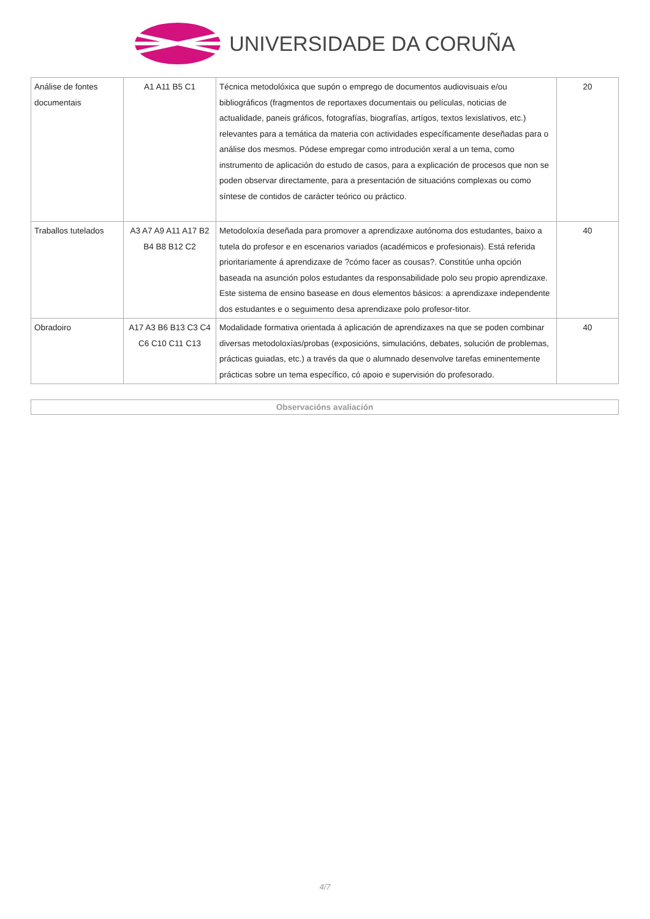UNIVERSIDADE DA CORUÑA
| Análise de fontes documentais | A1 A11 B5 C1 | Técnica metodolóxica que supón o emprego de documentos audiovisuais e/ou bibliográficos (fragmentos de reportaxes documentais ou películas, noticias de actualidade, paneis gráficos, fotografías, biografías, artígos, textos lexislativos, etc.) relevantes para a temática da materia con actividades específicamente deseñadas para o análise dos mesmos. Pódese empregar como introdución xeral a un tema, como instrumento de aplicación do estudo de casos, para a explicación de procesos que non se poden observar directamente, para a presentación de situacións complexas ou como síntese de contidos de carácter teórico ou práctico. | 20 |
| Traballos tutelados | A3 A7 A9 A11 A17 B2 B4 B8 B12 C2 | Metodoloxía deseñada para promover a aprendizaxe autónoma dos estudantes, baixo a tutela do profesor e en escenarios variados (académicos e profesionais). Está referida prioritariamente á aprendizaxe de ?cómo facer as cousas?. Constitúe unha opción baseada na asunción polos estudantes da responsabilidade polo seu propio aprendizaxe. Este sistema de ensino basease en dous elementos básicos: a aprendizaxe independente dos estudantes e o seguimento desa aprendizaxe polo profesor-titor. | 40 |
| Obradoiro | A17 A3 B6 B13 C3 C4 C6 C10 C11 C13 | Modalidade formativa orientada á aplicación de aprendizaxes na que se poden combinar diversas metodoloxías/probas (exposicións, simulacións, debates, solución de problemas, prácticas guiadas, etc.) a través da que o alumnado desenvolve tarefas eminentemente prácticas sobre un tema específico, có apoio e supervisión do profesorado. | 40 |
Observacións avaliación
4/7